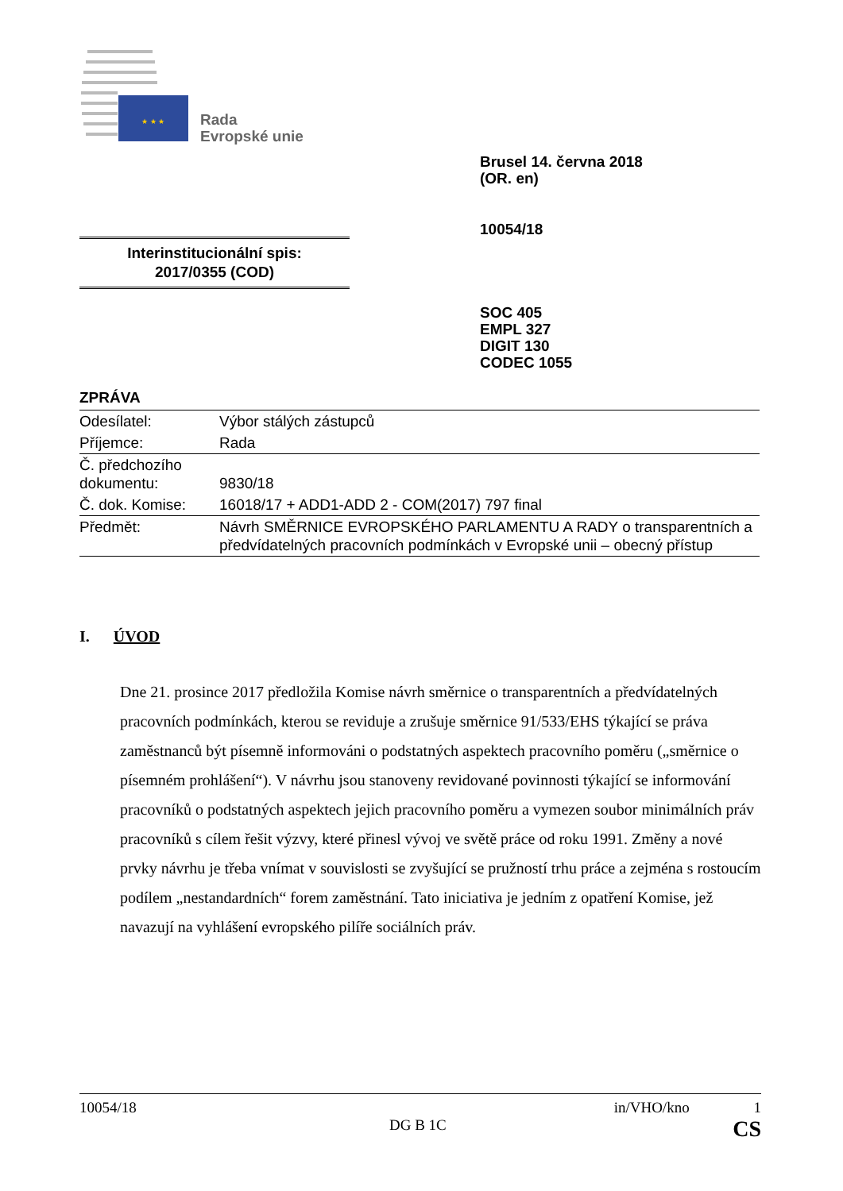★ ★ ★
Rada
Evropské unie
Brusel 14. června 2018
(OR. en)
10054/18
Interinstitucionální spis:
2017/0355 (COD)
SOC 405
EMPL 327
DIGIT 130
CODEC 1055
ZPRÁVA
| Odesílatel: | Výbor stálých zástupců |
| Příjemce: | Rada |
| Č. předchozího dokumentu: | 9830/18 |
| Č. dok. Komise: | 16018/17 + ADD1-ADD 2 - COM(2017) 797 final |
| Předmět: | Návrh SMĚRNICE EVROPSKÉHO PARLAMENTU A RADY o transparentních a předvídatelných pracovních podmínkách v Evropské unii – obecný přístup |
I. ÚVOD
Dne 21. prosince 2017 předložila Komise návrh směrnice o transparentních a předvídatelných pracovních podmínkách, kterou se reviduje a zrušuje směrnice 91/533/EHS týkající se práva zaměstnanců být písemně informováni o podstatných aspektech pracovního poměru („směrnice o písemném prohlášení“). V návrhu jsou stanoveny revidované povinnosti týkající se informování pracovníků o podstatných aspektech jejich pracovního poměru a vymezen soubor minimálních práv pracovníků s cílem řešit výzvy, které přinesl vývoj ve světě práce od roku 1991. Změny a nové prvky návrhu je třeba vnímat v souvislosti se zvyšující se pružností trhu práce a zejména s rostoucím podílem „nestandardních“ forem zaměstnání. Tato iniciativa je jedním z opatření Komise, jež navazují na vyhlášení evropského pilíře sociálních práv.
10054/18 in/VHO/kno 1
DG B 1C CS